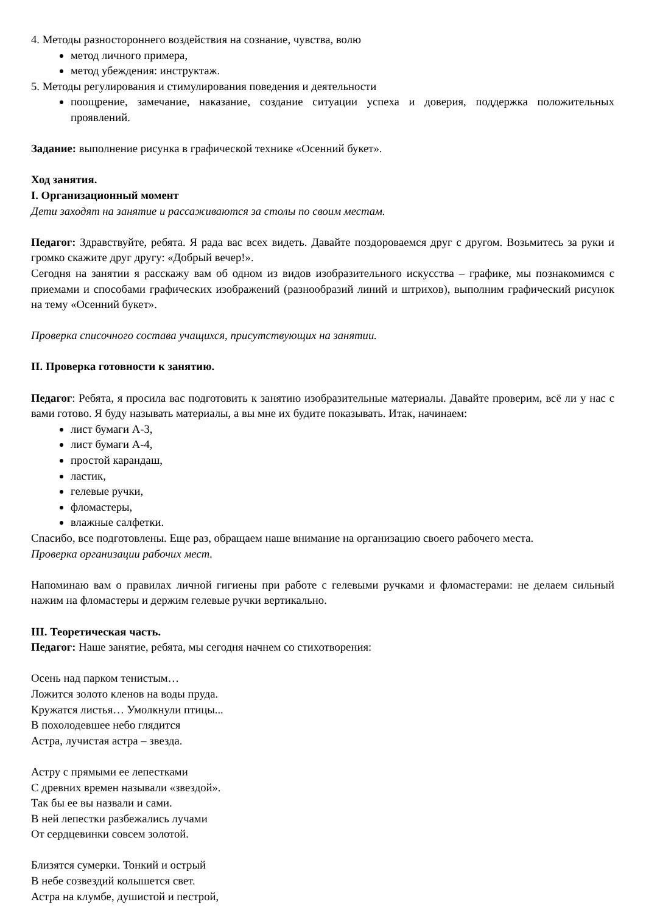4. Методы разностороннего воздействия на сознание, чувства, волю
метод личного примера,
метод убеждения: инструктаж.
5. Методы регулирования и стимулирования поведения и деятельности
поощрение, замечание, наказание, создание ситуации успеха и доверия, поддержка положительных проявлений.
Задание: выполнение рисунка в графической технике «Осенний букет».
Ход занятия.
I. Организационный момент
Дети заходят на занятие и рассаживаются за столы по своим местам.
Педагог: Здравствуйте, ребята. Я рада вас всех видеть. Давайте поздороваемся друг с другом. Возьмитесь за руки и громко скажите друг другу: «Добрый вечер!».
Сегодня на занятии я расскажу вам об одном из видов изобразительного искусства – графике, мы познакомимся с приемами и способами графических изображений (разнообразий линий и штрихов), выполним графический рисунок на тему «Осенний букет».
Проверка списочного состава учащихся, присутствующих на занятии.
II. Проверка готовности к занятию.
Педагог: Ребята, я просила вас подготовить к занятию изобразительные материалы. Давайте проверим, всё ли у нас с вами готово. Я буду называть материалы, а вы мне их будите показывать. Итак, начинаем:
лист бумаги А-3,
лист бумаги А-4,
простой карандаш,
ластик,
гелевые ручки,
фломастеры,
влажные салфетки.
Спасибо, все подготовлены. Еще раз, обращаем наше внимание на организацию своего рабочего места.
Проверка организации рабочих мест.
Напоминаю вам о правилах личной гигиены при работе с гелевыми ручками и фломастерами: не делаем сильный нажим на фломастеры и держим гелевые ручки вертикально.
III. Теоретическая часть.
Педагог: Наше занятие, ребята, мы сегодня начнем со стихотворения:
Осень над парком тенистым…
Ложится золото кленов на воды пруда.
Кружатся листья… Умолкнули птицы...
В похолодевшее небо глядится
Астра, лучистая астра – звезда.
Астру с прямыми ее лепестками
С древних времен называли «звездой».
Так бы ее вы назвали и сами.
В ней лепестки разбежались лучами
От сердцевинки совсем золотой.
Близятся сумерки. Тонкий и острый
В небе созвездий колышется свет.
Астра на клумбе, душистой и пестрой,